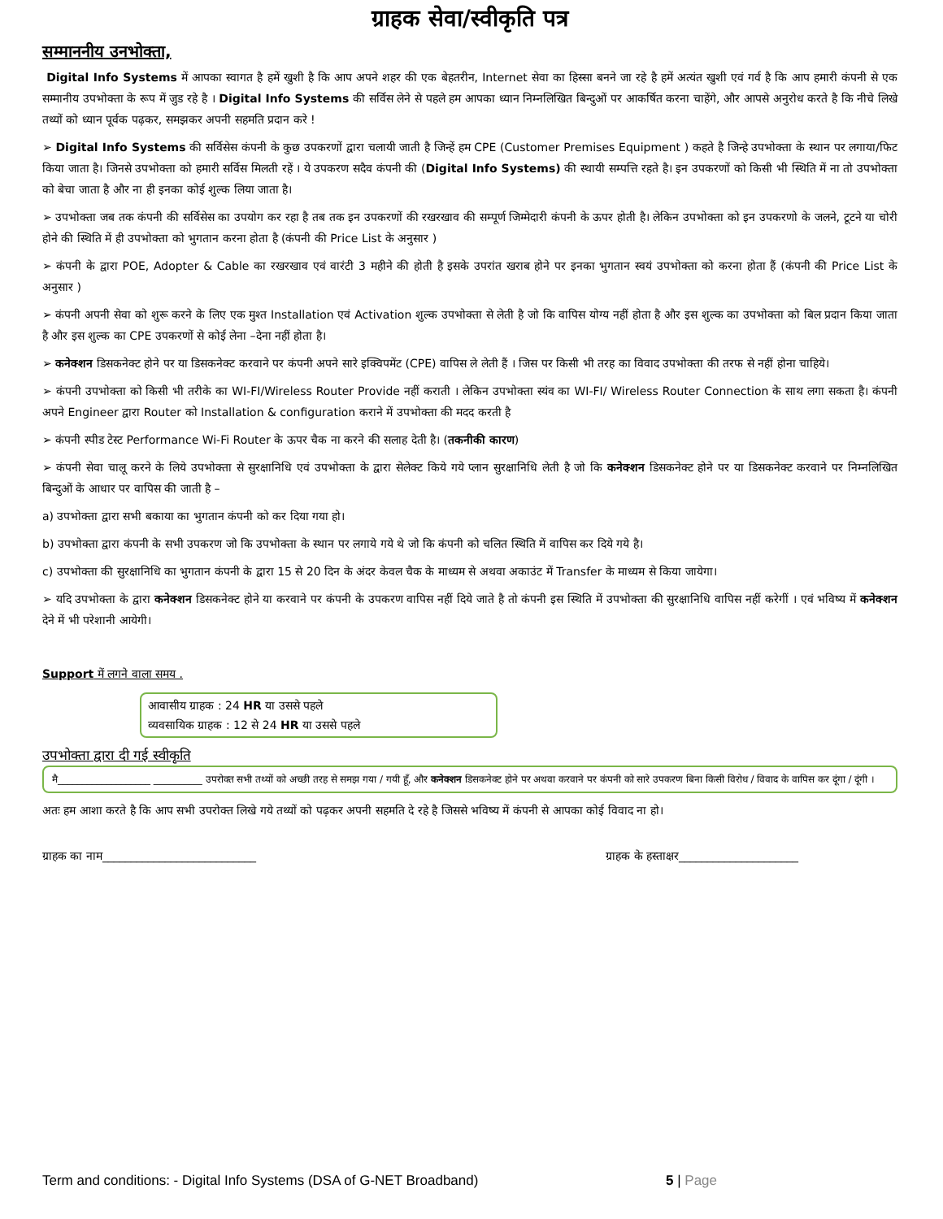ग्राहक सेवा/स्वीकृति पत्र
सम्माननीय उनभोक्ता,
Digital Info Systems में आपका स्वागत है हमें खुशी है कि आप अपने शहर की एक बेहतरीन, Internet सेवा का हिस्सा बनने जा रहे है हमें अत्यंत खुशी एवं गर्व है कि आप हमारी कंपनी से एक सम्मानीय उपभोक्ता के रूप में जुड रहे है । Digital Info Systems की सर्विस लेने से पहले हम आपका ध्यान निम्नलिखित बिन्दुओं पर आकर्षित करना चाहेंगे, और आपसे अनुरोध करते है कि नीचे लिखे तथ्यों को ध्यान पूर्वक पढ़कर, समझकर अपनी सहमति प्रदान करे !
➢ Digital Info Systems की सर्विसेस कंपनी के कुछ उपकरणों द्वारा चलायी जाती है जिन्हें हम CPE (Customer Premises Equipment ) कहते है जिन्हे उपभोक्ता के स्थान पर लगाया/फिट किया जाता है। जिनसे उपभोक्ता को हमारी सर्विस मिलती रहें । ये उपकरण सदैव कंपनी की (Digital Info Systems) की स्थायी सम्पत्ति रहते है। इन उपकरणों को किसी भी स्थिति में ना तो उपभोक्ता को बेचा जाता है और ना ही इनका कोई शुल्क लिया जाता है।
➢ उपभोक्ता जब तक कंपनी की सर्विसेस का उपयोग कर रहा है तब तक इन उपकरणों की रखरखाव की सम्पूर्ण जिम्मेदारी कंपनी के ऊपर होती है। लेकिन उपभोक्ता को इन उपकरणो के जलने, टूटने या चोरी होने की स्थिति में ही उपभोक्ता को भुगतान करना होता है (कंपनी की Price List के अनुसार )
➢ कंपनी के द्वारा POE, Adopter & Cable का रखरखाव एवं वारंटी 3 महीने की होती है इसके उपरांत खराब होने पर इनका भुगतान स्वयं उपभोक्ता को करना होता हैं (कंपनी की Price List के अनुसार )
➢ कंपनी अपनी सेवा को शुरू करने के लिए एक मुश्त Installation एवं Activation शुल्क उपभोक्ता से लेती है जो कि वापिस योग्य नहीं होता है और इस शुल्क का उपभोक्ता को बिल प्रदान किया जाता है और इस शुल्क का CPE उपकरणों से कोई लेना –देना नहीं होता है।
➢ कनेक्शन डिसकनेक्ट होने पर या डिसकनेक्ट करवाने पर कंपनी अपने सारे इक्विपमेंट (CPE) वापिस ले लेती हैं । जिस पर किसी भी तरह का विवाद उपभोक्ता की तरफ से नहीं होना चाहिये।
➢ कंपनी उपभोक्ता को किसी भी तरीके का WI-FI/Wireless Router Provide नहीं कराती । लेकिन उपभोक्ता स्यंव का WI-FI/ Wireless Router Connection के साथ लगा सकता है। कंपनी अपने Engineer द्वारा Router को Installation & configuration कराने में उपभोक्ता की मदद करती है
➢ कंपनी स्पीड टेस्ट Performance Wi-Fi Router के ऊपर चैक ना करने की सलाह देती है। (तकनीकी कारण)
➢ कंपनी सेवा चालू करने के लिये उपभोक्ता से सुरक्षानिधि एवं उपभोक्ता के द्वारा सेलेक्ट किये गये प्लान सुरक्षानिधि लेती है जो कि कनेक्शन डिसकनेक्ट होने पर या डिसकनेक्ट करवाने पर निम्नलिखित बिन्दुओं के आधार पर वापिस की जाती है –
a) उपभोक्ता द्वारा सभी बकाया का भुगतान कंपनी को कर दिया गया हो।
b) उपभोक्ता द्वारा कंपनी के सभी उपकरण जो कि उपभोक्ता के स्थान पर लगाये गये थे जो कि कंपनी को चलित स्थिति में वापिस कर दिये गये है।
c) उपभोक्ता की सुरक्षानिधि का भुगतान कंपनी के द्वारा 15 से 20 दिन के अंदर केवल चैक के माध्यम से अथवा अकाउंट में Transfer के माध्यम से किया जायेगा।
➢ यदि उपभोक्ता के द्वारा कनेक्शन डिसकनेक्ट होने या करवाने पर कंपनी के उपकरण वापिस नहीं दिये जाते है तो कंपनी इस स्थिति में उपभोक्ता की सुरक्षानिधि वापिस नहीं करेगीं । एवं भविष्य में कनेक्शन देने में भी परेशानी आयेगी।
Support में लगने वाला समय .
आवासीय ग्राहक : 24 HR या उससे पहले
व्यवसायिक ग्राहक : 12 से 24 HR या उससे पहले
उपभोक्ता द्वारा दी गई स्वीकृति
मै___________________ __________ उपरोक्त सभी तथ्यों को अच्छी तरह से समझ गया / गयी हूँ, और कनेक्शन डिसकनेक्ट होने पर अथवा करवाने पर कंपनी को सारे उपकरण बिना किसी विरोध / विवाद के वापिस कर दूंगा / दूंगी ।
अतः हम आशा करते है कि आप सभी उपरोक्त लिखे गये तथ्यों को पढ़कर अपनी सहमति दे रहे है जिससे भविष्य में कंपनी से आपका कोई विवाद ना हो।
ग्राहक का नाम___________________________ ग्राहक के हस्ताक्षर_____________________
Term and conditions: - Digital Info Systems (DSA of G-NET Broadband) 5 | Page